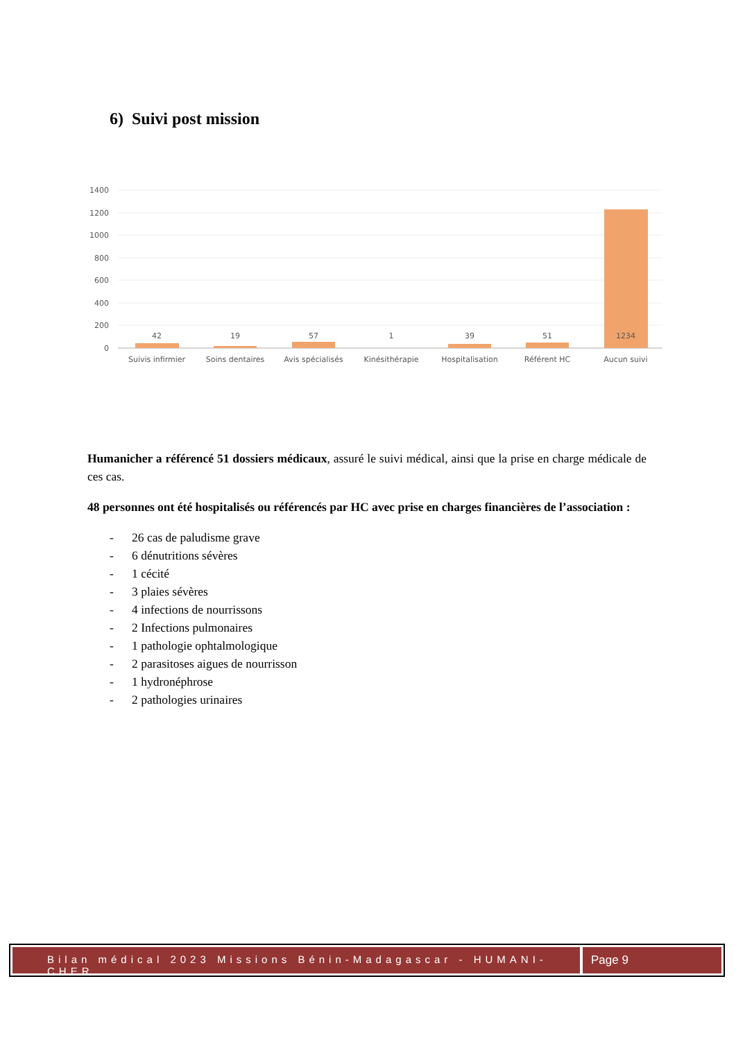6) Suivi post mission
1400
1200
1000
800
600
400
200
0
42
19
57
1
39
51
1234
Suivis infirmier
Soins dentaires
Avis spécialisés
Kinésithérapie
Hospitalisation
Référent HC
Aucun suivi
Humanicher a référencé 51 dossiers médicaux, assuré le suivi médical, ainsi que la prise en charge médicale de ces cas.
48 personnes ont été hospitalisés ou référencés par HC avec prise en charges financières de l’association :
- 26 cas de paludisme grave
- 6 dénutritions sévères
- 1 cécité
- 3 plaies sévères
- 4 infections de nourrissons
- 2 Infections pulmonaires
- 1 pathologie ophtalmologique
- 2 parasitoses aigues de nourrisson
- 1 hydronéphrose
- 2 pathologies urinaires
Bilan médical 2023 Missions Bénin-Madagascar - HUMANI-CHER
Page 9